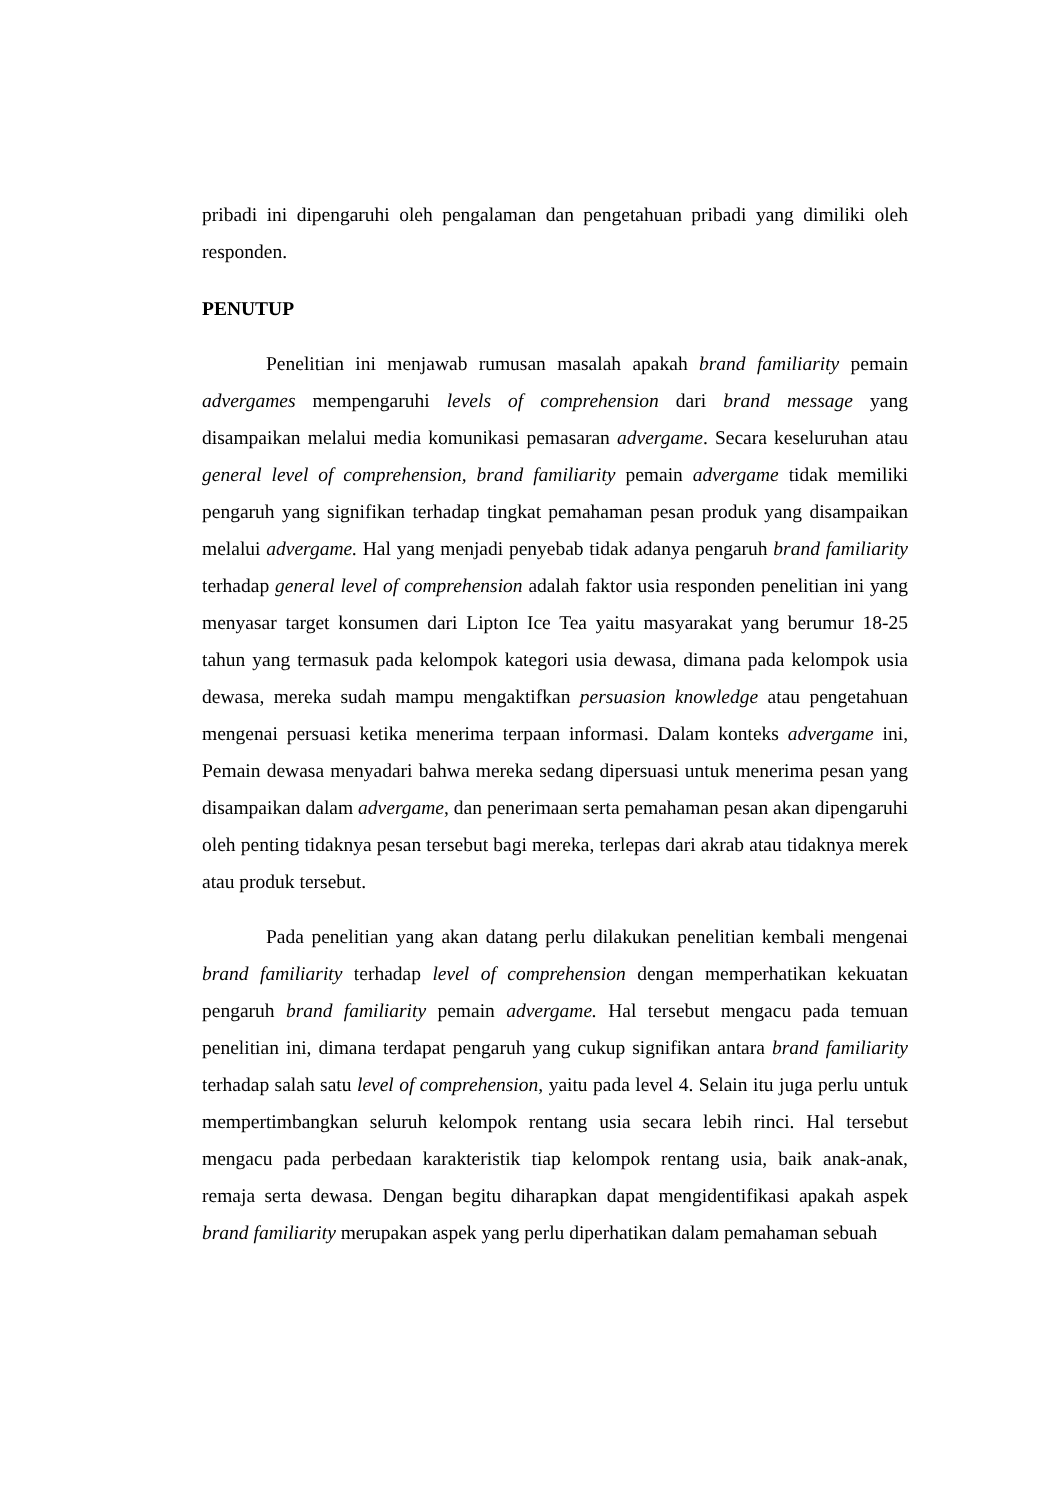pribadi ini dipengaruhi oleh pengalaman dan pengetahuan pribadi yang dimiliki oleh responden.
PENUTUP
Penelitian ini menjawab rumusan masalah apakah brand familiarity pemain advergames mempengaruhi levels of comprehension dari brand message yang disampaikan melalui media komunikasi pemasaran advergame. Secara keseluruhan atau general level of comprehension, brand familiarity pemain advergame tidak memiliki pengaruh yang signifikan terhadap tingkat pemahaman pesan produk yang disampaikan melalui advergame. Hal yang menjadi penyebab tidak adanya pengaruh brand familiarity terhadap general level of comprehension adalah faktor usia responden penelitian ini yang menyasar target konsumen dari Lipton Ice Tea yaitu masyarakat yang berumur 18-25 tahun yang termasuk pada kelompok kategori usia dewasa, dimana pada kelompok usia dewasa, mereka sudah mampu mengaktifkan persuasion knowledge atau pengetahuan mengenai persuasi ketika menerima terpaan informasi. Dalam konteks advergame ini, Pemain dewasa menyadari bahwa mereka sedang dipersuasi untuk menerima pesan yang disampaikan dalam advergame, dan penerimaan serta pemahaman pesan akan dipengaruhi oleh penting tidaknya pesan tersebut bagi mereka, terlepas dari akrab atau tidaknya merek atau produk tersebut.
Pada penelitian yang akan datang perlu dilakukan penelitian kembali mengenai brand familiarity terhadap level of comprehension dengan memperhatikan kekuatan pengaruh brand familiarity pemain advergame. Hal tersebut mengacu pada temuan penelitian ini, dimana terdapat pengaruh yang cukup signifikan antara brand familiarity terhadap salah satu level of comprehension, yaitu pada level 4. Selain itu juga perlu untuk mempertimbangkan seluruh kelompok rentang usia secara lebih rinci. Hal tersebut mengacu pada perbedaan karakteristik tiap kelompok rentang usia, baik anak-anak, remaja serta dewasa. Dengan begitu diharapkan dapat mengidentifikasi apakah aspek brand familiarity merupakan aspek yang perlu diperhatikan dalam pemahaman sebuah